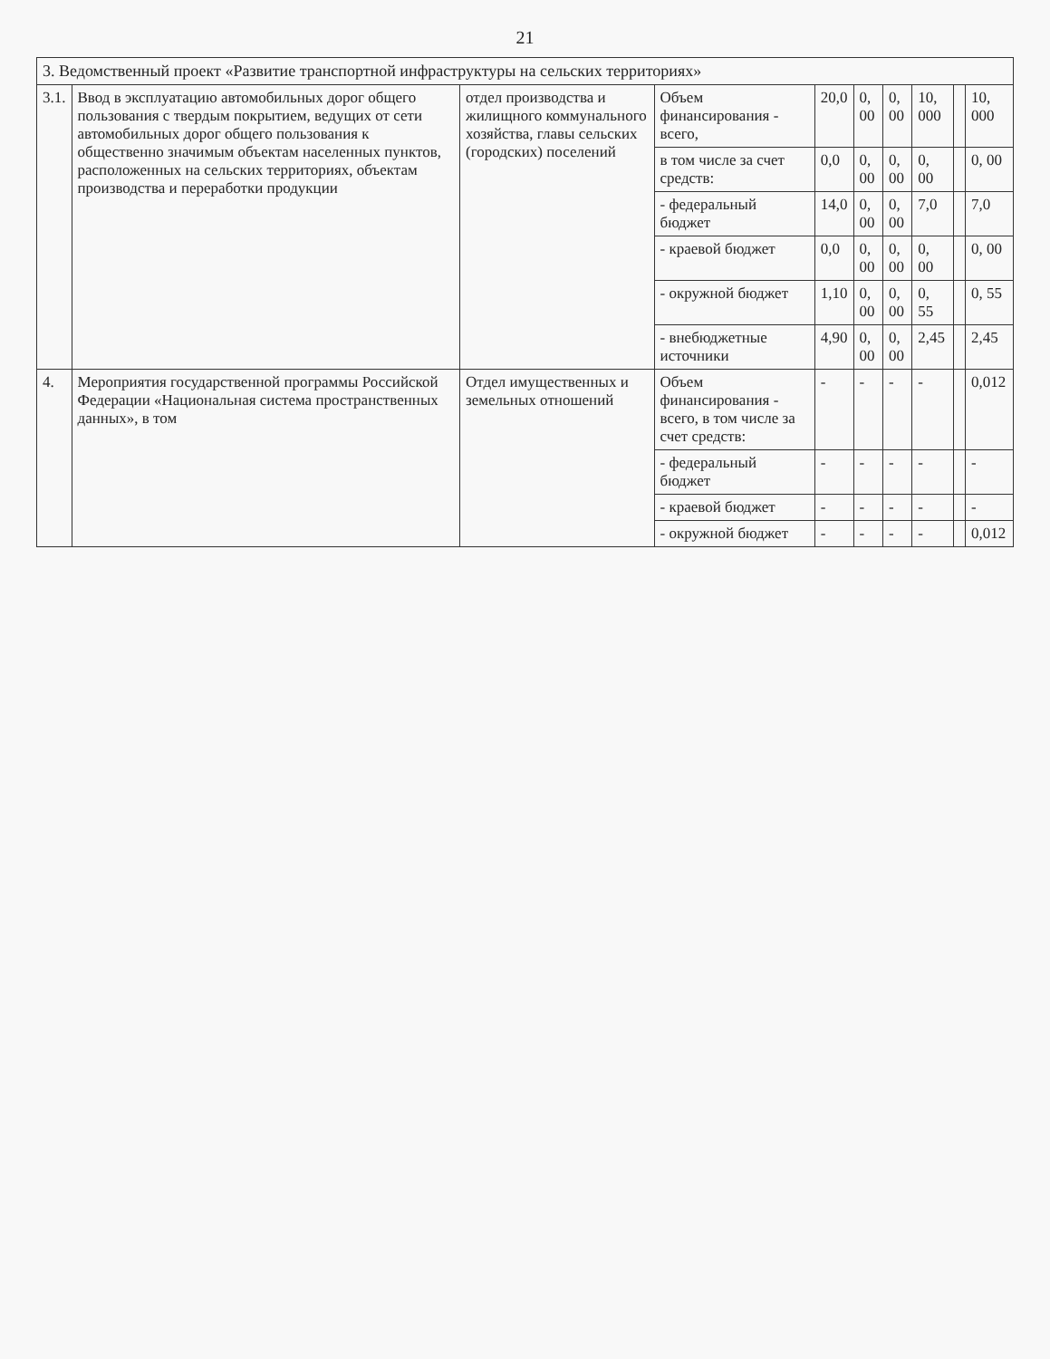21
| 3. Ведомственный проект «Развитие транспортной инфраструктуры на сельских территориях» | | | | | | | | | |
| 3.1. | Ввод в эксплуатацию автомобильных дорог общего пользования с твердым покрытием, ведущих от сети автомобильных дорог общего пользования к общественно значимым объектам населенных пунктов, расположенных на сельских территориях, объектам производства и переработки продукции | отдел производства и жилищного коммунального хозяйства, главы сельских (городских) поселений | Объем финансирования - всего, | 20,0 | 0, 00 | 0, 00 | 10, 000 | | 10, 000 |
| | | | в том числе за счет средств: | 0,0 | 0, 00 | 0, 00 | 0, 00 | | 0, 00 |
| | | | - федеральный бюджет | 14,0 | 0, 00 | 0, 00 | 7,0 | | 7,0 |
| | | | - краевой бюджет | 0,0 | 0, 00 | 0, 00 | 0, 00 | | 0, 00 |
| | | | - окружной бюджет | 1,10 | 0, 00 | 0, 00 | 0, 55 | | 0, 55 |
| | | | - внебюджетные источники | 4,90 | 0, 00 | 0, 00 | 2,45 | | 2,45 |
| 4. | Мероприятия государственной программы Российской Федерации «Национальная система пространственных данных», в том | Отдел имущественных и земельных отношений | Объем финансирования - всего, в том числе за счет средств: | - | - | - | - | | 0,012 |
| | | | - федеральный бюджет | - | - | - | - | | - |
| | | | - краевой бюджет | - | - | - | - | | - |
| | | | - окружной бюджет | - | - | - | - | | 0,012 |